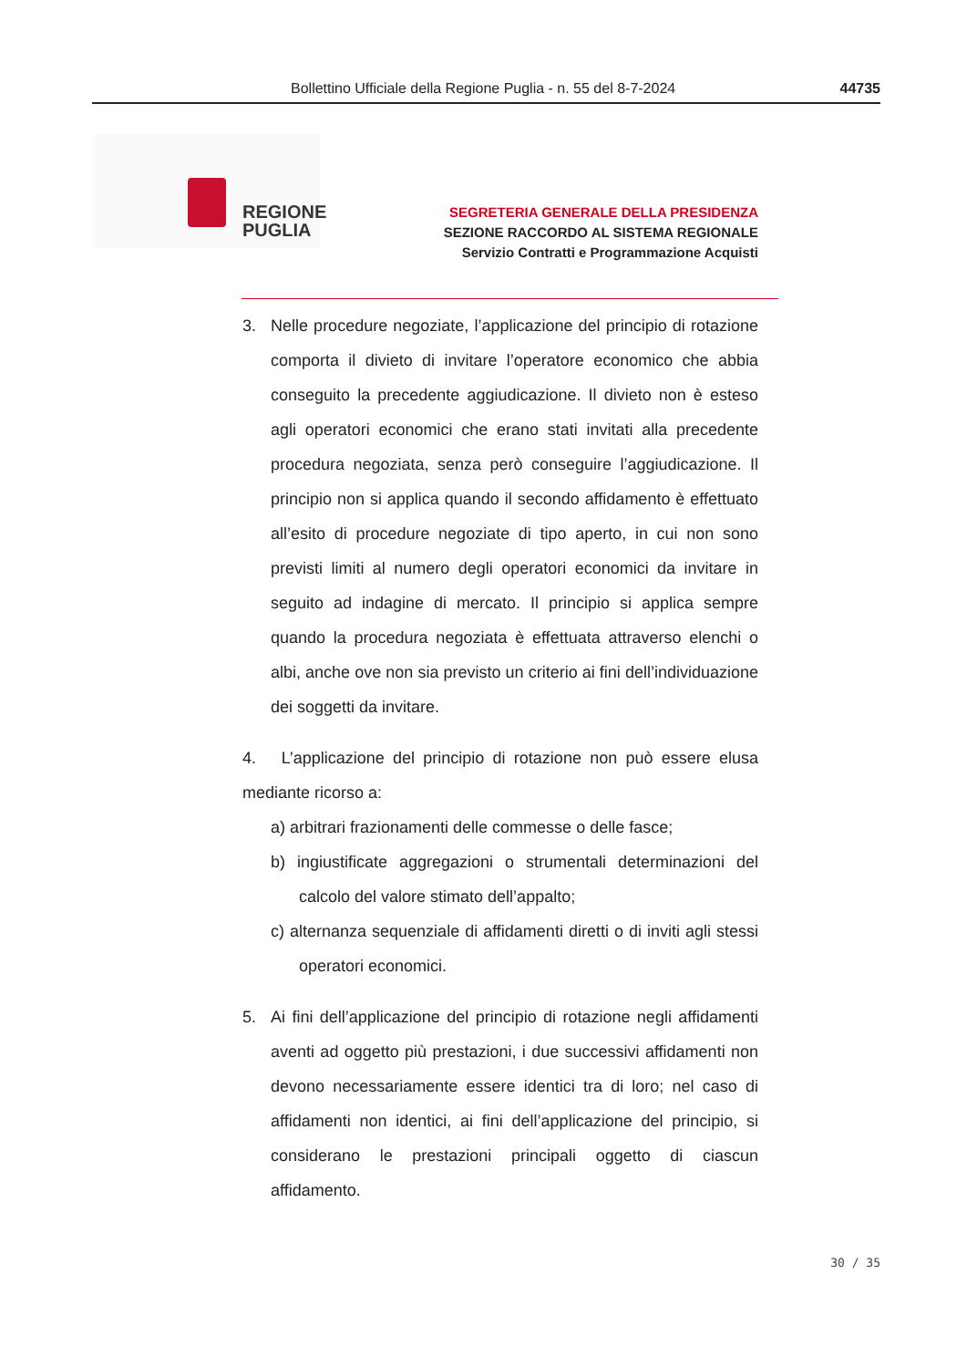Bollettino Ufficiale della Regione Puglia - n. 55 del 8-7-2024 44735
REGIONE
PUGLIA
SEGRETERIA GENERALE DELLA PRESIDENZA
SEZIONE RACCORDO AL SISTEMA REGIONALE
Servizio Contratti e Programmazione Acquisti
3. Nelle procedure negoziate, l’applicazione del principio di rotazione comporta il divieto di invitare l’operatore economico che abbia conseguito la precedente aggiudicazione. Il divieto non è esteso agli operatori economici che erano stati invitati alla precedente procedura negoziata, senza però conseguire l’aggiudicazione. Il principio non si applica quando il secondo affidamento è effettuato all’esito di procedure negoziate di tipo aperto, in cui non sono previsti limiti al numero degli operatori economici da invitare in seguito ad indagine di mercato. Il principio si applica sempre quando la procedura negoziata è effettuata attraverso elenchi o albi, anche ove non sia previsto un criterio ai fini dell’individuazione dei soggetti da invitare.
4. L’applicazione del principio di rotazione non può essere elusa mediante ricorso a:
a) arbitrari frazionamenti delle commesse o delle fasce;
b) ingiustificate aggregazioni o strumentali determinazioni del calcolo del valore stimato dell’appalto;
c) alternanza sequenziale di affidamenti diretti o di inviti agli stessi operatori economici.
5. Ai fini dell’applicazione del principio di rotazione negli affidamenti aventi ad oggetto più prestazioni, i due successivi affidamenti non devono necessariamente essere identici tra di loro; nel caso di affidamenti non identici, ai fini dell’applicazione del principio, si considerano le prestazioni principali oggetto di ciascun affidamento.
30 / 35